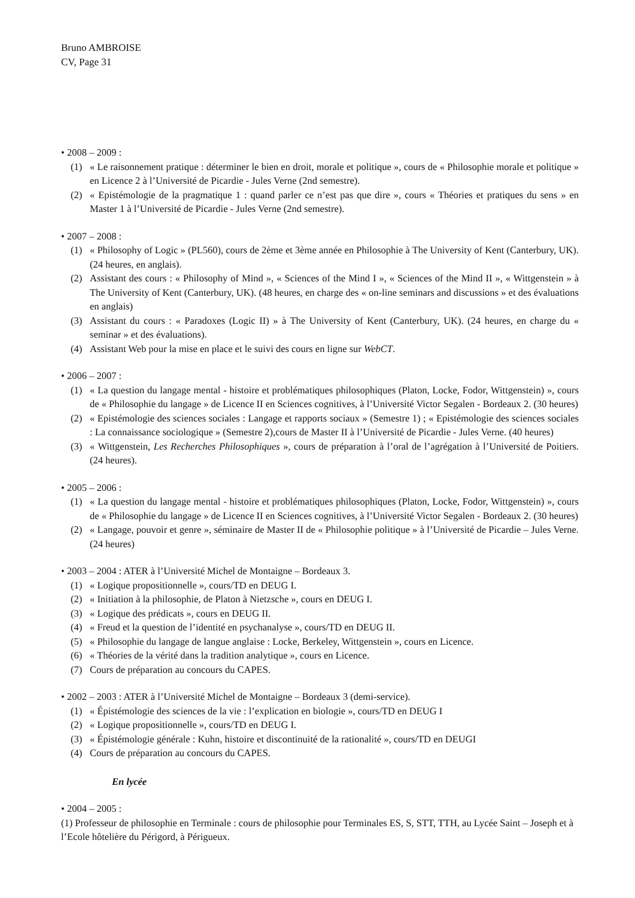Bruno AMBROISE
CV, Page 31
• 2008 – 2009 :
(1) « Le raisonnement pratique : déterminer le bien en droit, morale et politique », cours de « Philosophie morale et politique » en Licence 2 à l’Université de Picardie - Jules Verne (2nd semestre).
(2) « Epistémologie de la pragmatique 1 : quand parler ce n’est pas que dire », cours « Théories et pratiques du sens » en Master 1 à l’Université de Picardie - Jules Verne (2nd semestre).
• 2007 – 2008 :
(1) « Philosophy of Logic » (PL560), cours de 2ème et 3ème année en Philosophie à The University of Kent (Canterbury, UK). (24 heures, en anglais).
(2) Assistant des cours : « Philosophy of Mind », « Sciences of the Mind I », « Sciences of the Mind II », « Wittgenstein » à The University of Kent (Canterbury, UK). (48 heures, en charge des « on-line seminars and discussions » et des évaluations en anglais)
(3) Assistant du cours : « Paradoxes (Logic II) » à The University of Kent (Canterbury, UK). (24 heures, en charge du « seminar » et des évaluations).
(4) Assistant Web pour la mise en place et le suivi des cours en ligne sur WebCT.
• 2006 – 2007 :
(1) « La question du langage mental - histoire et problématiques philosophiques (Platon, Locke, Fodor, Wittgenstein) », cours de « Philosophie du langage » de Licence II en Sciences cognitives, à l’Université Victor Segalen - Bordeaux 2. (30 heures)
(2) « Epistémologie des sciences sociales : Langage et rapports sociaux » (Semestre 1) ; « Epistémologie des sciences sociales : La connaissance sociologique » (Semestre 2),cours de Master II à l’Université de Picardie - Jules Verne. (40 heures)
(3) « Wittgenstein, Les Recherches Philosophiques », cours de préparation à l’oral de l’agrégation à l’Université de Poitiers. (24 heures).
• 2005 – 2006 :
(1) « La question du langage mental - histoire et problématiques philosophiques (Platon, Locke, Fodor, Wittgenstein) », cours de « Philosophie du langage » de Licence II en Sciences cognitives, à l’Université Victor Segalen - Bordeaux 2. (30 heures)
(2) « Langage, pouvoir et genre », séminaire de Master II de « Philosophie politique » à l’Université de Picardie – Jules Verne. (24 heures)
• 2003 – 2004 : ATER à l’Université Michel de Montaigne – Bordeaux 3.
(1) « Logique propositionnelle », cours/TD en DEUG I.
(2) « Initiation à la philosophie, de Platon à Nietzsche », cours en DEUG I.
(3) « Logique des prédicats », cours en DEUG II.
(4) « Freud et la question de l’identité en psychanalyse », cours/TD en DEUG II.
(5) « Philosophie du langage de langue anglaise : Locke, Berkeley, Wittgenstein », cours en Licence.
(6) « Théories de la vérité dans la tradition analytique », cours en Licence.
(7) Cours de préparation au concours du CAPES.
• 2002 – 2003 : ATER à l’Université Michel de Montaigne – Bordeaux 3 (demi-service).
(1) « Épistémologie des sciences de la vie : l’explication en biologie », cours/TD en DEUG I
(2) « Logique propositionnelle », cours/TD en DEUG I.
(3) « Épistémologie générale : Kuhn, histoire et discontinuité de la rationalité », cours/TD en DEUGI
(4) Cours de préparation au concours du CAPES.
En lycée
• 2004 – 2005 :
(1) Professeur de philosophie en Terminale : cours de philosophie pour Terminales ES, S, STT, TTH, au Lycée Saint – Joseph et à l’Ecole hôtelière du Périgord, à Périgueux.